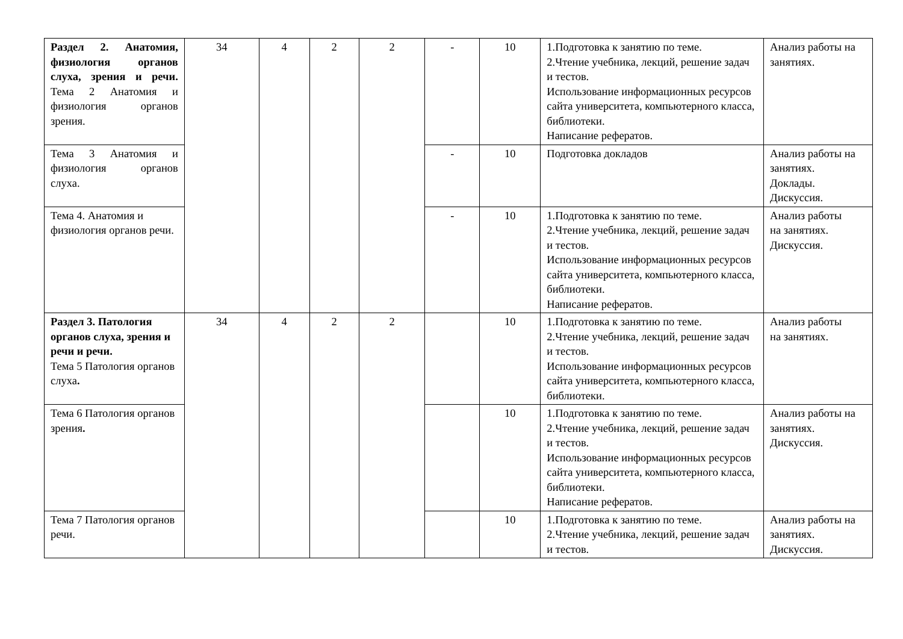| Раздел 2. Анатомия, физиология органов слуха, зрения и речи. Тема 2 Анатомия и физиология органов зрения. | 34 | 4 | 2 | 2 | - | 10 | 1.Подготовка к занятию по теме. 2.Чтение учебника, лекций, решение задач и тестов. Использование информационных ресурсов сайта университета, компьютерного класса, библиотеки. Написание рефератов. | Анализ работы на занятиях. |
| Тема 3 Анатомия и физиология органов слуха. | | | | | - | 10 | Подготовка докладов | Анализ работы на занятиях. Доклады. Дискуссия. |
| Тема 4. Анатомия и физиология органов речи. | | | | | - | 10 | 1.Подготовка к занятию по теме. 2.Чтение учебника, лекций, решение задач и тестов. Использование информационных ресурсов сайта университета, компьютерного класса, библиотеки. Написание рефератов. | Анализ работы на занятиях. Дискуссия. |
| Раздел 3. Патология органов слуха, зрения и речи и речи. Тема 5 Патология органов слуха . | 34 | 4 | 2 | 2 | | 10 | 1.Подготовка к занятию по теме. 2.Чтение учебника, лекций, решение задач и тестов. Использование информационных ресурсов сайта университета, компьютерного класса, библиотеки. | Анализ работы на занятиях. |
| Тема 6 Патология органов зрения . | | | | | | 10 | 1.Подготовка к занятию по теме. 2.Чтение учебника, лекций, решение задач и тестов. Использование информационных ресурсов сайта университета, компьютерного класса, библиотеки. Написание рефератов. | Анализ работы на занятиях. Дискуссия. |
| Тема 7 Патология органов речи. | | | | | | 10 | 1.Подготовка к занятию по теме. 2.Чтение учебника, лекций, решение задач и тестов. | Анализ работы на занятиях. Дискуссия. |